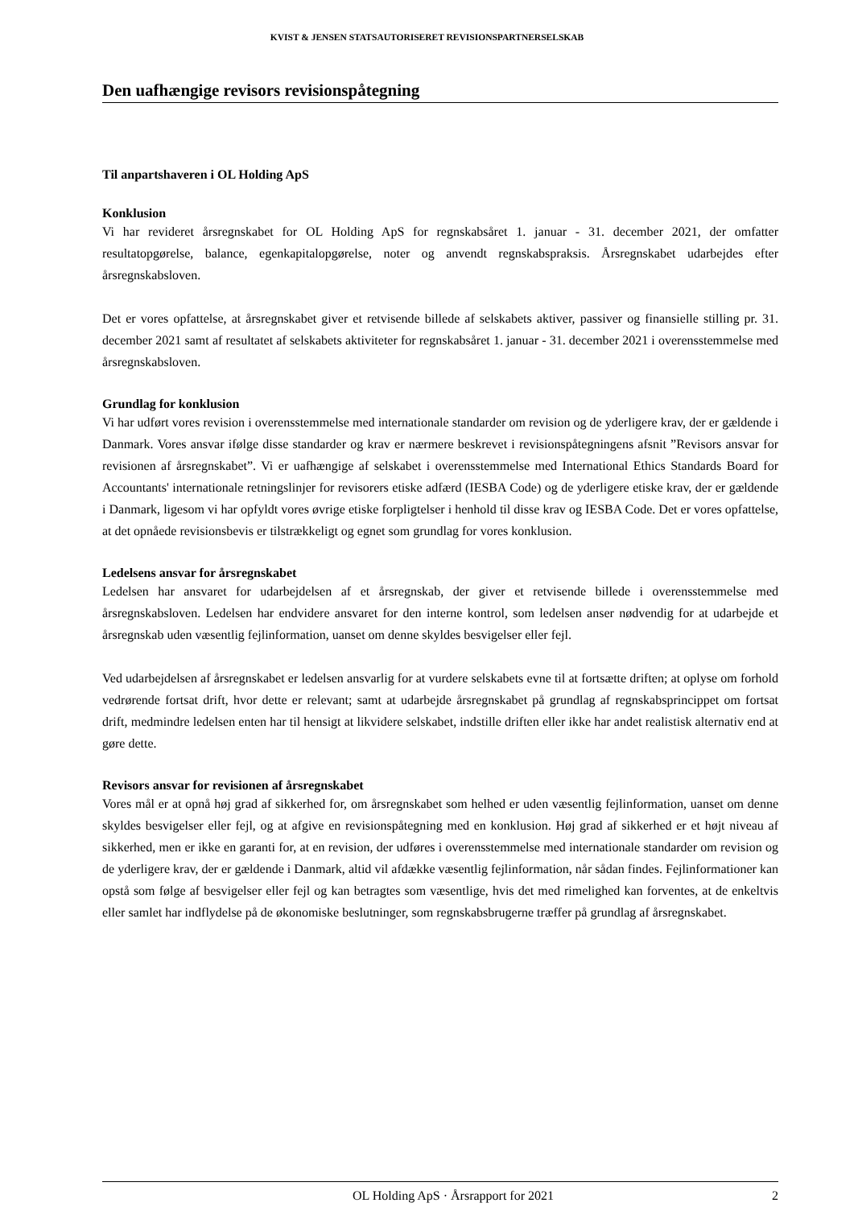KVIST & JENSEN STATSAUTORISERET REVISIONSPARTNERSELSKAB
Den uafhængige revisors revisionspåtegning
Til anpartshaveren i OL Holding ApS
Konklusion
Vi har revideret årsregnskabet for OL Holding ApS for regnskabsåret 1. januar - 31. december 2021, der omfatter resultatopgørelse, balance, egenkapitalopgørelse, noter og anvendt regnskabspraksis. Årsregnskabet udarbejdes efter årsregnskabsloven.
Det er vores opfattelse, at årsregnskabet giver et retvisende billede af selskabets aktiver, passiver og finansielle stilling pr. 31. december 2021 samt af resultatet af selskabets aktiviteter for regnskabsåret 1. januar - 31. december 2021 i overensstemmelse med årsregnskabsloven.
Grundlag for konklusion
Vi har udført vores revision i overensstemmelse med internationale standarder om revision og de yderligere krav, der er gældende i Danmark. Vores ansvar ifølge disse standarder og krav er nærmere beskrevet i revisionspåtegningens afsnit ”Revisors ansvar for revisionen af årsregnskabet”. Vi er uafhængige af selskabet i overensstemmelse med International Ethics Standards Board for Accountants' internationale retningslinjer for revisorers etiske adfærd (IESBA Code) og de yderligere etiske krav, der er gældende i Danmark, ligesom vi har opfyldt vores øvrige etiske forpligtelser i henhold til disse krav og IESBA Code. Det er vores opfattelse, at det opnåede revisionsbevis er tilstrækkeligt og egnet som grundlag for vores konklusion.
Ledelsens ansvar for årsregnskabet
Ledelsen har ansvaret for udarbejdelsen af et årsregnskab, der giver et retvisende billede i overensstemmelse med årsregnskabsloven. Ledelsen har endvidere ansvaret for den interne kontrol, som ledelsen anser nødvendig for at udarbejde et årsregnskab uden væsentlig fejlinformation, uanset om denne skyldes besvigelser eller fejl.
Ved udarbejdelsen af årsregnskabet er ledelsen ansvarlig for at vurdere selskabets evne til at fortsætte driften; at oplyse om forhold vedrørende fortsat drift, hvor dette er relevant; samt at udarbejde årsregnskabet på grundlag af regnskabsprincippet om fortsat drift, medmindre ledelsen enten har til hensigt at likvidere selskabet, indstille driften eller ikke har andet realistisk alternativ end at gøre dette.
Revisors ansvar for revisionen af årsregnskabet
Vores mål er at opnå høj grad af sikkerhed for, om årsregnskabet som helhed er uden væsentlig fejlinformation, uanset om denne skyldes besvigelser eller fejl, og at afgive en revisionspåtegning med en konklusion. Høj grad af sikkerhed er et højt niveau af sikkerhed, men er ikke en garanti for, at en revision, der udføres i overensstemmelse med internationale standarder om revision og de yderligere krav, der er gældende i Danmark, altid vil afdække væsentlig fejlinformation, når sådan findes. Fejlinformationer kan opstå som følge af besvigelser eller fejl og kan betragtes som væsentlige, hvis det med rimelighed kan forventes, at de enkeltvis eller samlet har indflydelse på de økonomiske beslutninger, som regnskabsbrugerne træffer på grundlag af årsregnskabet.
OL Holding ApS · Årsrapport for 2021 2